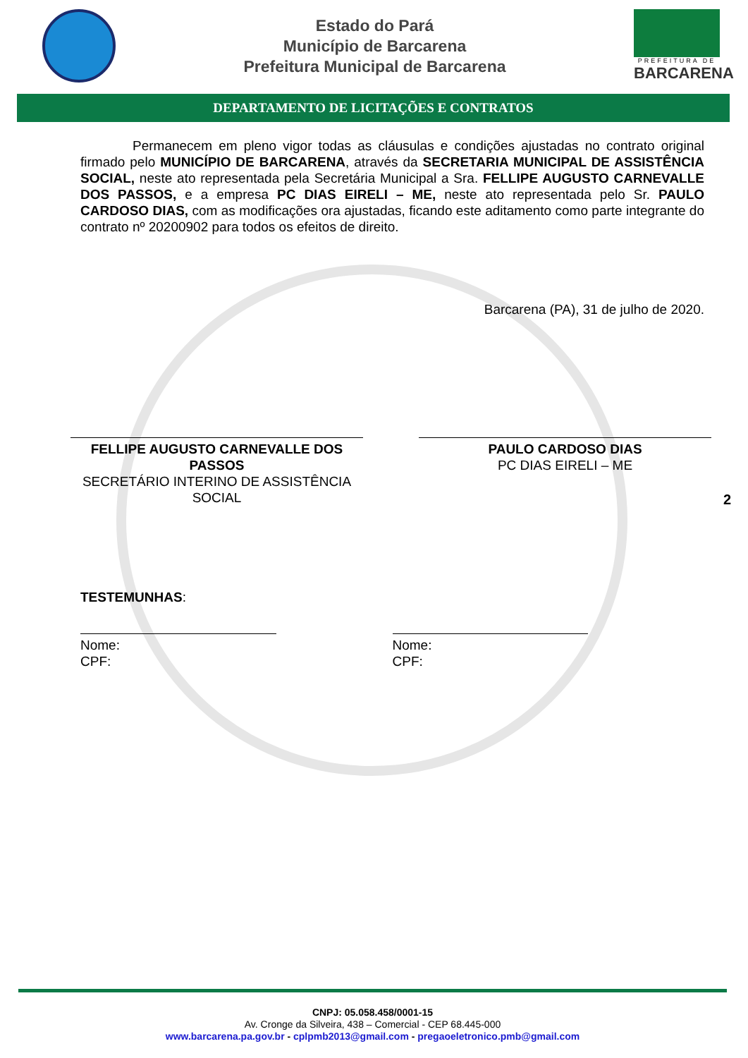Estado do Pará
Município de Barcarena
Prefeitura Municipal de Barcarena
PREFEITURA DE
BARCARENA
DEPARTAMENTO DE LICITAÇÕES E CONTRATOS
Permanecem em pleno vigor todas as cláusulas e condições ajustadas no contrato original firmado pelo MUNICÍPIO DE BARCARENA, através da SECRETARIA MUNICIPAL DE ASSISTÊNCIA SOCIAL, neste ato representada pela Secretária Municipal a Sra. FELLIPE AUGUSTO CARNEVALLE DOS PASSOS, e a empresa PC DIAS EIRELI – ME, neste ato representada pelo Sr. PAULO CARDOSO DIAS, com as modificações ora ajustadas, ficando este aditamento como parte integrante do contrato nº 20200902 para todos os efeitos de direito.
Barcarena (PA), 31 de julho de 2020.
FELLIPE AUGUSTO CARNEVALLE DOS PASSOS
SECRETÁRIO INTERINO DE ASSISTÊNCIA SOCIAL
PAULO CARDOSO DIAS
PC DIAS EIRELI – ME
TESTEMUNHAS:
Nome:
CPF:
Nome:
CPF:
2
CNPJ: 05.058.458/0001-15
Av. Cronge da Silveira, 438 – Comercial - CEP 68.445-000
www.barcarena.pa.gov.br - cplpmb2013@gmail.com - pregaoeletronico.pmb@gmail.com